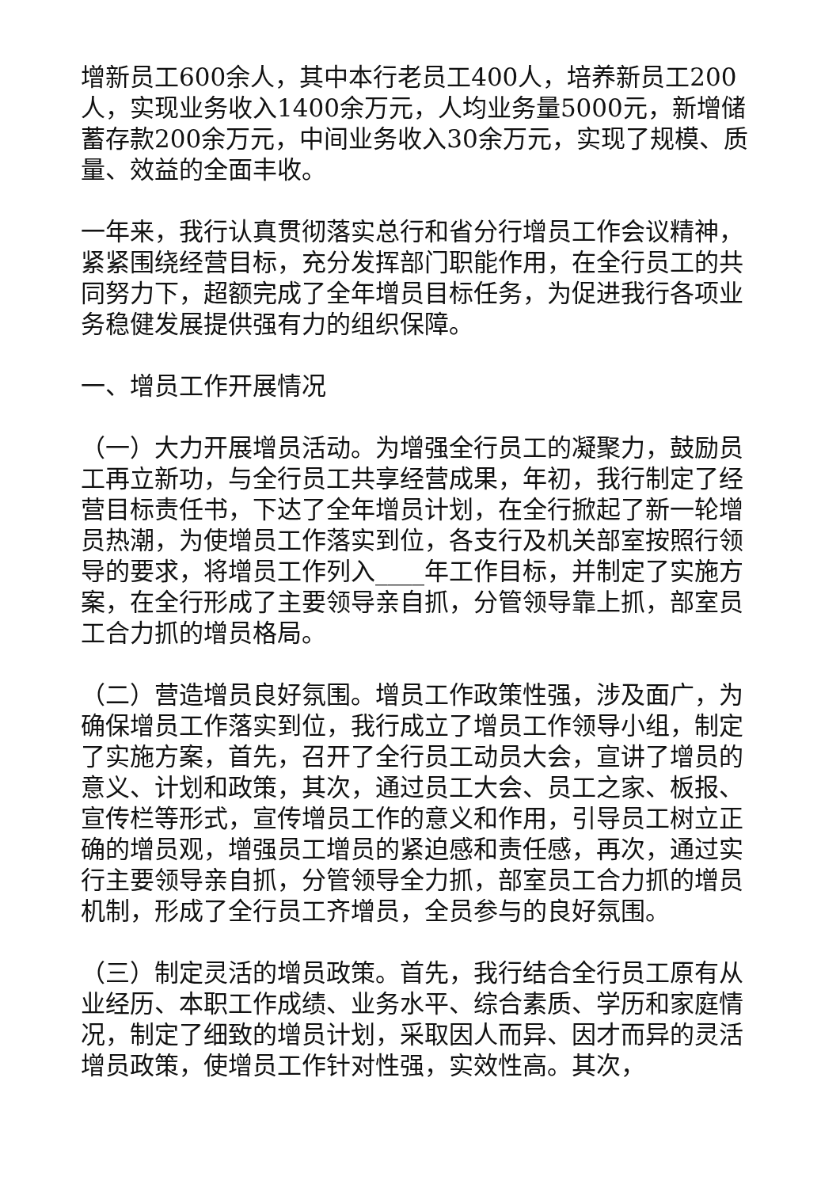增新员工600余人，其中本行老员工400人，培养新员工200人，实现业务收入1400余万元，人均业务量5000元，新增储蓄存款200余万元，中间业务收入30余万元，实现了规模、质量、效益的全面丰收。
一年来，我行认真贯彻落实总行和省分行增员工作会议精神，紧紧围绕经营目标，充分发挥部门职能作用，在全行员工的共同努力下，超额完成了全年增员目标任务，为促进我行各项业务稳健发展提供强有力的组织保障。
一、增员工作开展情况
（一）大力开展增员活动。为增强全行员工的凝聚力，鼓励员工再立新功，与全行员工共享经营成果，年初，我行制定了经营目标责任书，下达了全年增员计划，在全行掀起了新一轮增员热潮，为使增员工作落实到位，各支行及机关部室按照行领导的要求，将增员工作列入____年工作目标，并制定了实施方案，在全行形成了主要领导亲自抓，分管领导靠上抓，部室员工合力抓的增员格局。
（二）营造增员良好氛围。增员工作政策性强，涉及面广，为确保增员工作落实到位，我行成立了增员工作领导小组，制定了实施方案，首先，召开了全行员工动员大会，宣讲了增员的意义、计划和政策，其次，通过员工大会、员工之家、板报、宣传栏等形式，宣传增员工作的意义和作用，引导员工树立正确的增员观，增强员工增员的紧迫感和责任感，再次，通过实行主要领导亲自抓，分管领导全力抓，部室员工合力抓的增员机制，形成了全行员工齐增员，全员参与的良好氛围。
（三）制定灵活的增员政策。首先，我行结合全行员工原有从业经历、本职工作成绩、业务水平、综合素质、学历和家庭情况，制定了细致的增员计划，采取因人而异、因才而异的灵活增员政策，使增员工作针对性强，实效性高。其次，